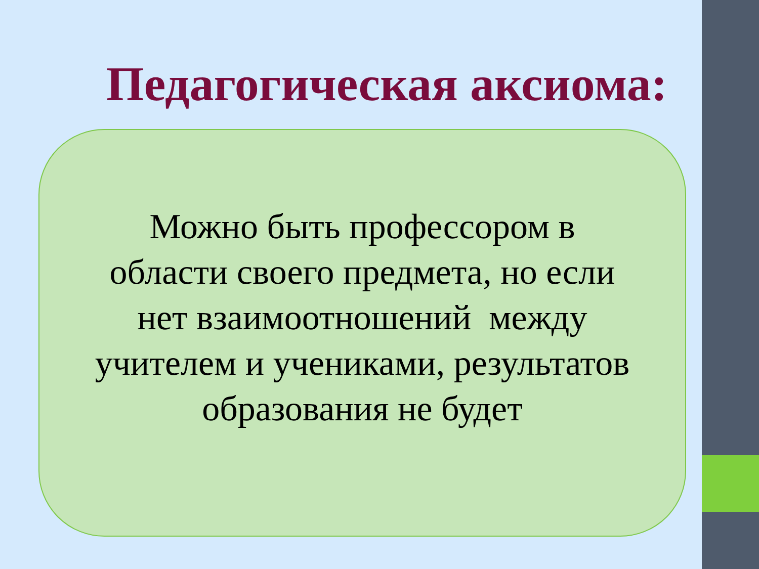Педагогическая аксиома:
Можно быть профессором в
области своего предмета, но если
нет взаимоотношений между
учителем и учениками, результатов
образования не будет